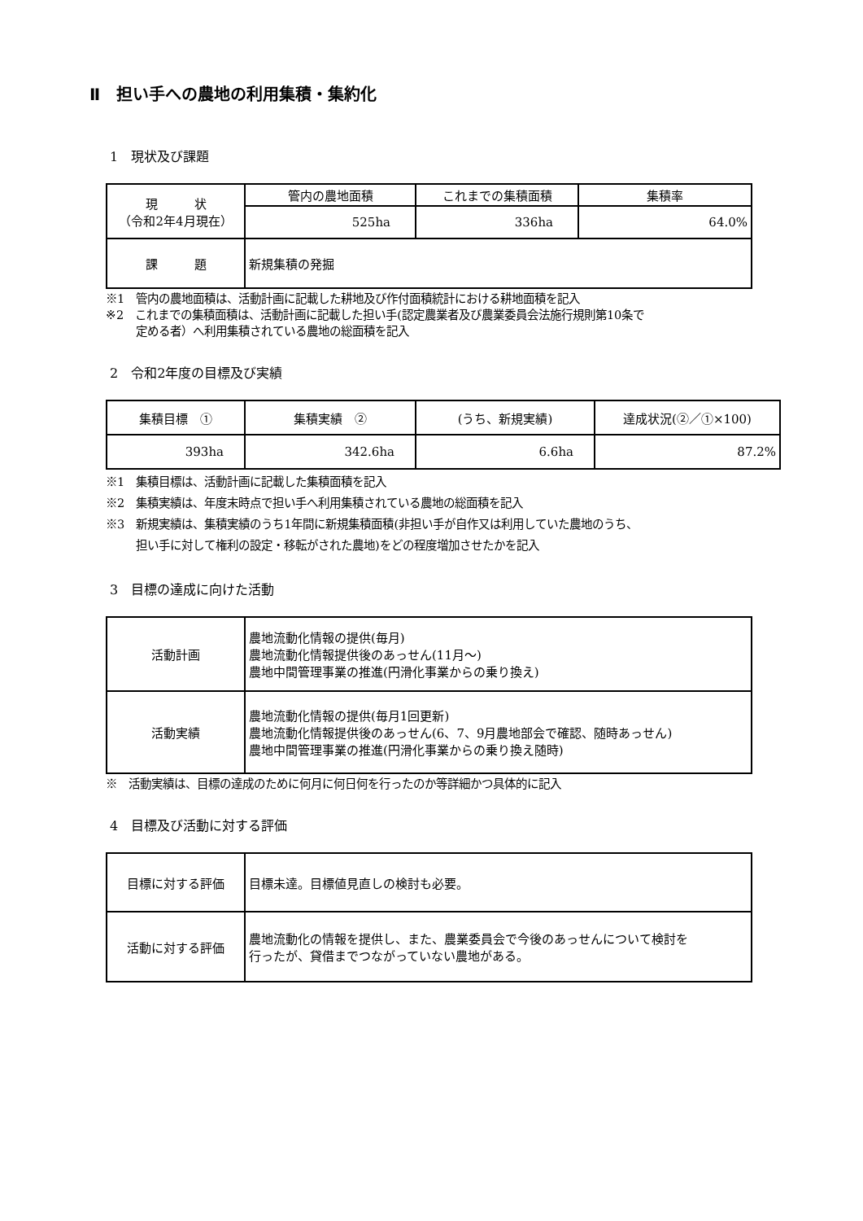Ⅱ　担い手への農地の利用集積・集約化
1　現状及び課題
| 現 状 （令和2年4月現在） | 管内の農地面積 | これまでの集積面積 | 集積率 |
| | 525ha | 336ha | 64.0% |
| 課 題 | 新規集積の発掘 | | |
※1　管内の農地面積は、活動計画に記載した耕地及び作付面積統計における耕地面積を記入
※2　これまでの集積面積は、活動計画に記載した担い手(認定農業者及び農業委員会法施行規則第10条で
定める者）へ利用集積されている農地の総面積を記入
2　令和2年度の目標及び実績
| 集積目標 ① | 集積実績 ② | (うち、新規実績) | 達成状況(②／①×100) |
| 393ha | 342.6ha | 6.6ha | 87.2% |
※1　集積目標は、活動計画に記載した集積面積を記入
※2　集積実績は、年度末時点で担い手へ利用集積されている農地の総面積を記入
※3　新規実績は、集積実績のうち1年間に新規集積面積(非担い手が自作又は利用していた農地のうち、
担い手に対して権利の設定・移転がされた農地)をどの程度増加させたかを記入
3　目標の達成に向けた活動
| 活動計画 | 農地流動化情報の提供(毎月) 農地流動化情報提供後のあっせん(11月～) 農地中間管理事業の推進(円滑化事業からの乗り換え) |
| 活動実績 | 農地流動化情報の提供(毎月1回更新) 農地流動化情報提供後のあっせん(6、7、9月農地部会で確認、随時あっせん) 農地中間管理事業の推進(円滑化事業からの乗り換え随時) |
※　活動実績は、目標の達成のために何月に何日何を行ったのか等詳細かつ具体的に記入
4　目標及び活動に対する評価
| 目標に対する評価 | 目標未達。目標値見直しの検討も必要。 |
| 活動に対する評価 | 農地流動化の情報を提供し、また、農業委員会で今後のあっせんについて検討を 行ったが、貸借までつながっていない農地がある。 |